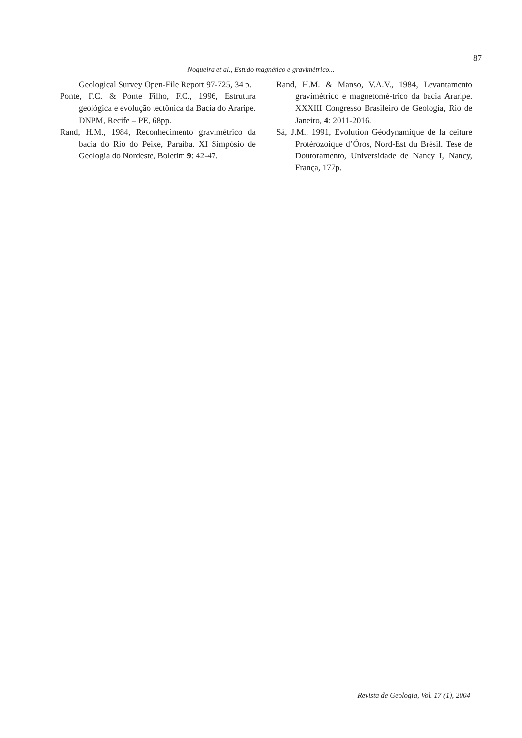87
Nogueira et al., Estudo magnético e gravimétrico...
Geological Survey Open-File Report 97-725, 34 p.
Ponte, F.C. & Ponte Filho, F.C., 1996, Estrutura geológica e evolução tectônica da Bacia do Araripe. DNPM, Recife – PE, 68pp.
Rand, H.M., 1984, Reconhecimento gravimétrico da bacia do Rio do Peixe, Paraíba. XI Simpósio de Geologia do Nordeste, Boletim 9: 42-47.
Rand, H.M. & Manso, V.A.V., 1984, Levantamento gravimétrico e magnetomé-trico da bacia Araripe. XXXIII Congresso Brasileiro de Geologia, Rio de Janeiro, 4: 2011-2016.
Sá, J.M., 1991, Evolution Géodynamique de la ceiture Protérozoique d’Óros, Nord-Est du Brésil. Tese de Doutoramento, Universidade de Nancy I, Nancy, França, 177p.
Revista de Geologia, Vol. 17 (1), 2004